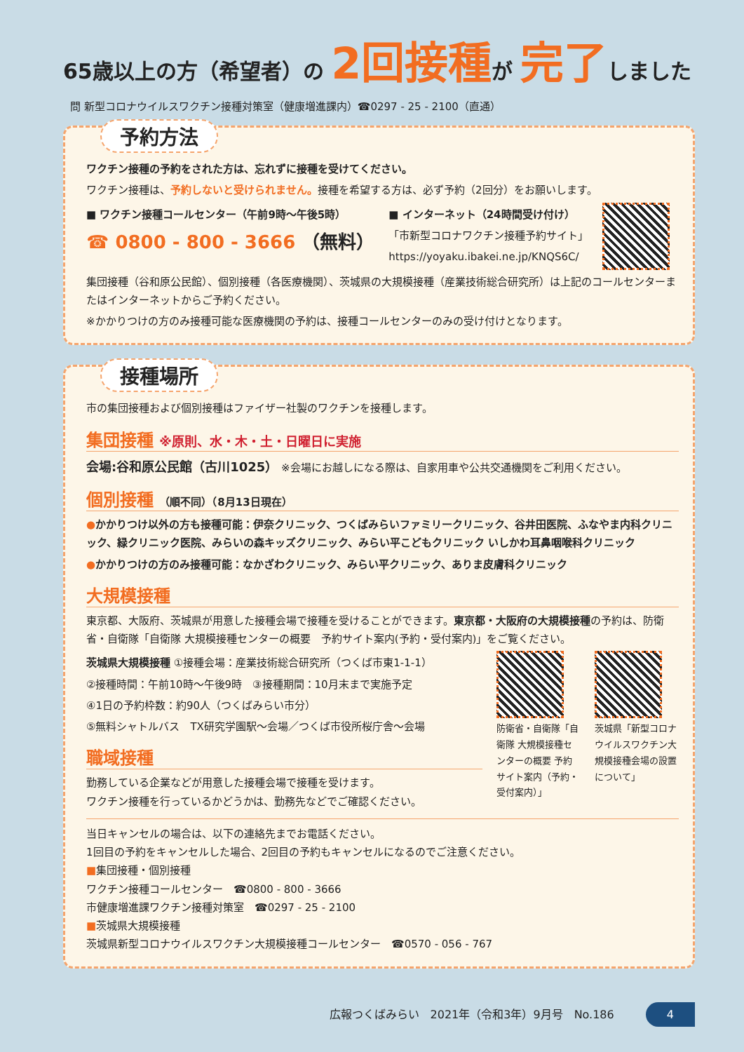65歳以上の方（希望者）の 2回接種が 完了しました
問 新型コロナウイルスワクチン接種対策室（健康増進課内）☎0297 - 25 - 2100（直通）
予約方法
ワクチン接種の予約をされた方は、忘れずに接種を受けてください。
ワクチン接種は、予約しないと受けられません。接種を希望する方は、必ず予約（2回分）をお願いします。
■ ワクチン接種コールセンター（午前9時～午後5時）
☎ 0800 - 800 - 3666 （無料）
■ インターネット（24時間受け付け）
「市新型コロナワクチン接種予約サイト」
https://yoyaku.ibakei.ne.jp/KNQS6C/
集団接種（谷和原公民館）、個別接種（各医療機関）、茨城県の大規模接種（産業技術総合研究所）は上記のコールセンターまたはインターネットからご予約ください。
※かかりつけの方のみ接種可能な医療機関の予約は、接種コールセンターのみの受け付けとなります。
接種場所
市の集団接種および個別接種はファイザー社製のワクチンを接種します。
集団接種 ※原則、水・木・土・日曜日に実施
会場:谷和原公民館（古川1025） ※会場にお越しになる際は、自家用車や公共交通機関をご利用ください。
個別接種 （順不同）（8月13日現在）
●かかりつけ以外の方も接種可能：伊奈クリニック、つくばみらいファミリークリニック、谷井田医院、ふなやま内科クリニック、緑クリニック医院、みらいの森キッズクリニック、みらい平こどもクリニック いしかわ耳鼻咽喉科クリニック
●かかりつけの方のみ接種可能：なかざわクリニック、みらい平クリニック、ありま皮膚科クリニック
大規模接種
東京都、大阪府、茨城県が用意した接種会場で接種を受けることができます。東京都・大阪府の大規模接種の予約は、防衛省・自衛隊「自衛隊 大規模接種センターの概要　予約サイト案内(予約・受付案内)」をご覧ください。
茨城県大規模接種 ①接種会場：産業技術総合研究所（つくば市東1-1-1）
②接種時間：午前10時～午後9時　③接種期間：10月末まで実施予定
④1日の予約枠数：約90人（つくばみらい市分）
⑤無料シャトルバス　TX研究学園駅～会場／つくば市役所桜庁舎～会場
職域接種
勤務している企業などが用意した接種会場で接種を受けます。
ワクチン接種を行っているかどうかは、勤務先などでご確認ください。
防衛省・自衛隊「自衛隊 大規模接種センターの概要 予約サイト案内（予約・受付案内）」
茨城県「新型コロナウイルスワクチン大規模接種会場の設置について」
当日キャンセルの場合は、以下の連絡先までお電話ください。
1回目の予約をキャンセルした場合、2回目の予約もキャンセルになるのでご注意ください。
■集団接種・個別接種
ワクチン接種コールセンター　☎0800 - 800 - 3666
市健康増進課ワクチン接種対策室　☎0297 - 25 - 2100
■茨城県大規模接種
茨城県新型コロナウイルスワクチン大規模接種コールセンター　☎0570 - 056 - 767
広報つくばみらい　2021年（令和3年）9月号　No.186 4